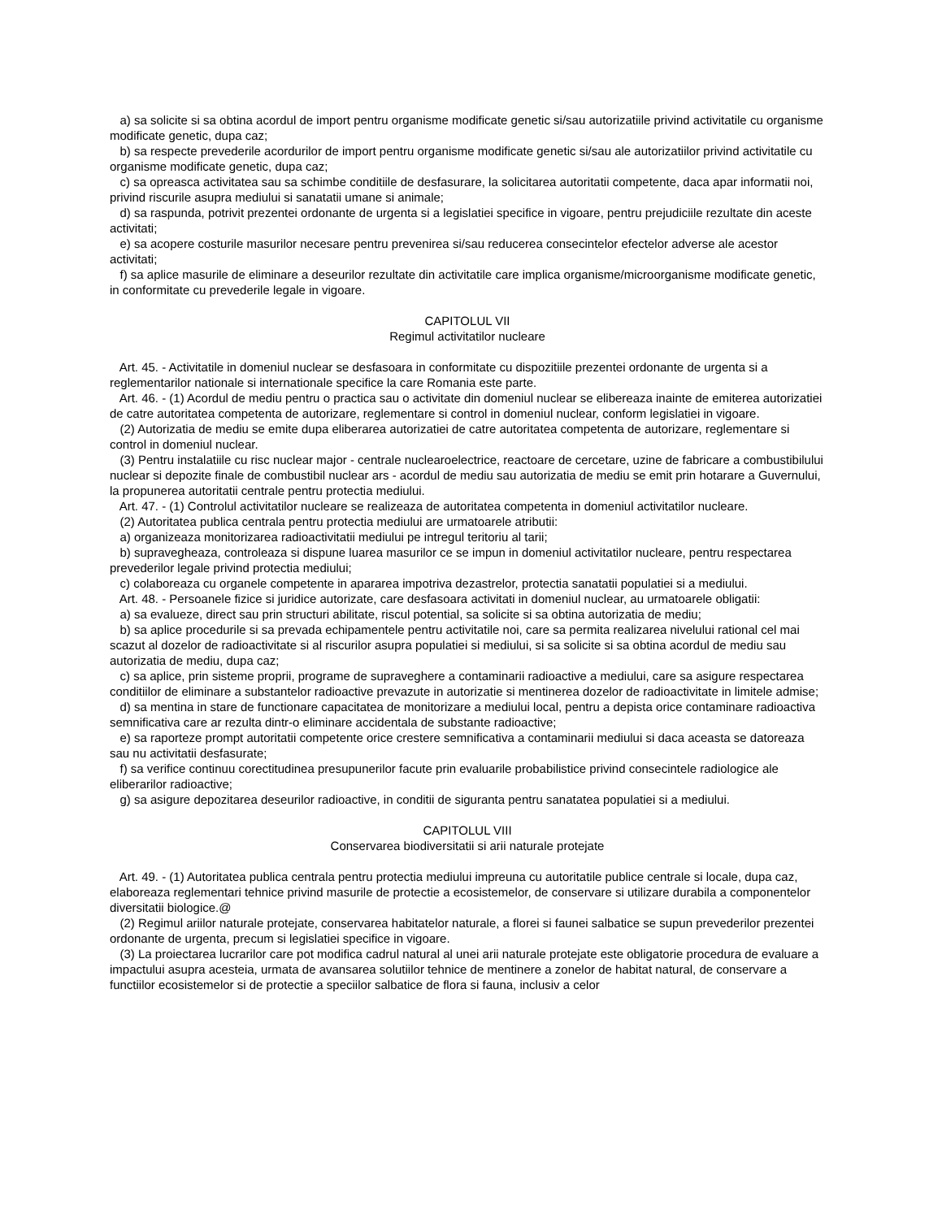a) sa solicite si sa obtina acordul de import pentru organisme modificate genetic si/sau autorizatiile privind activitatile cu organisme modificate genetic, dupa caz;
b) sa respecte prevederile acordurilor de import pentru organisme modificate genetic si/sau ale autorizatiilor privind activitatile cu organisme modificate genetic, dupa caz;
c) sa opreasca activitatea sau sa schimbe conditiile de desfasurare, la solicitarea autoritatii competente, daca apar informatii noi, privind riscurile asupra mediului si sanatatii umane si animale;
d) sa raspunda, potrivit prezentei ordonante de urgenta si a legislatiei specifice in vigoare, pentru prejudiciile rezultate din aceste activitati;
e) sa acopere costurile masurilor necesare pentru prevenirea si/sau reducerea consecintelor efectelor adverse ale acestor activitati;
f) sa aplice masurile de eliminare a deseurilor rezultate din activitatile care implica organisme/microorganisme modificate genetic, in conformitate cu prevederile legale in vigoare.
CAPITOLUL VII
Regimul activitatilor nucleare
Art. 45. - Activitatile in domeniul nuclear se desfasoara in conformitate cu dispozitiile prezentei ordonante de urgenta si a reglementarilor nationale si internationale specifice la care Romania este parte.
Art. 46. - (1) Acordul de mediu pentru o practica sau o activitate din domeniul nuclear se elibereaza inainte de emiterea autorizatiei de catre autoritatea competenta de autorizare, reglementare si control in domeniul nuclear, conform legislatiei in vigoare.
(2) Autorizatia de mediu se emite dupa eliberarea autorizatiei de catre autoritatea competenta de autorizare, reglementare si control in domeniul nuclear.
(3) Pentru instalatiile cu risc nuclear major - centrale nuclearoelectrice, reactoare de cercetare, uzine de fabricare a combustibilului nuclear si depozite finale de combustibil nuclear ars - acordul de mediu sau autorizatia de mediu se emit prin hotarare a Guvernului, la propunerea autoritatii centrale pentru protectia mediului.
Art. 47. - (1) Controlul activitatilor nucleare se realizeaza de autoritatea competenta in domeniul activitatilor nucleare.
(2) Autoritatea publica centrala pentru protectia mediului are urmatoarele atributii:
a) organizeaza monitorizarea radioactivitatii mediului pe intregul teritoriu al tarii;
b) supravegheaza, controleaza si dispune luarea masurilor ce se impun in domeniul activitatilor nucleare, pentru respectarea prevederilor legale privind protectia mediului;
c) colaboreaza cu organele competente in apararea impotriva dezastrelor, protectia sanatatii populatiei si a mediului.
Art. 48. - Persoanele fizice si juridice autorizate, care desfasoara activitati in domeniul nuclear, au urmatoarele obligatii:
a) sa evalueze, direct sau prin structuri abilitate, riscul potential, sa solicite si sa obtina autorizatia de mediu;
b) sa aplice procedurile si sa prevada echipamentele pentru activitatile noi, care sa permita realizarea nivelului rational cel mai scazut al dozelor de radioactivitate si al riscurilor asupra populatiei si mediului, si sa solicite si sa obtina acordul de mediu sau autorizatia de mediu, dupa caz;
c) sa aplice, prin sisteme proprii, programe de supraveghere a contaminarii radioactive a mediului, care sa asigure respectarea conditiilor de eliminare a substantelor radioactive prevazute in autorizatie si mentinerea dozelor de radioactivitate in limitele admise;
d) sa mentina in stare de functionare capacitatea de monitorizare a mediului local, pentru a depista orice contaminare radioactiva semnificativa care ar rezulta dintr-o eliminare accidentala de substante radioactive;
e) sa raporteze prompt autoritatii competente orice crestere semnificativa a contaminarii mediului si daca aceasta se datoreaza sau nu activitatii desfasurate;
f) sa verifice continuu corectitudinea presupunerilor facute prin evaluarile probabilistice privind consecintele radiologice ale eliberarilor radioactive;
g) sa asigure depozitarea deseurilor radioactive, in conditii de siguranta pentru sanatatea populatiei si a mediului.
CAPITOLUL VIII
Conservarea biodiversitatii si arii naturale protejate
Art. 49. - (1) Autoritatea publica centrala pentru protectia mediului impreuna cu autoritatile publice centrale si locale, dupa caz, elaboreaza reglementari tehnice privind masurile de protectie a ecosistemelor, de conservare si utilizare durabila a componentelor diversitatii biologice.@
(2) Regimul ariilor naturale protejate, conservarea habitatelor naturale, a florei si faunei salbatice se supun prevederilor prezentei ordonante de urgenta, precum si legislatiei specifice in vigoare.
(3) La proiectarea lucrarilor care pot modifica cadrul natural al unei arii naturale protejate este obligatorie procedura de evaluare a impactului asupra acesteia, urmata de avansarea solutiilor tehnice de mentinere a zonelor de habitat natural, de conservare a functiilor ecosistemelor si de protectie a speciilor salbatice de flora si fauna, inclusiv a celor